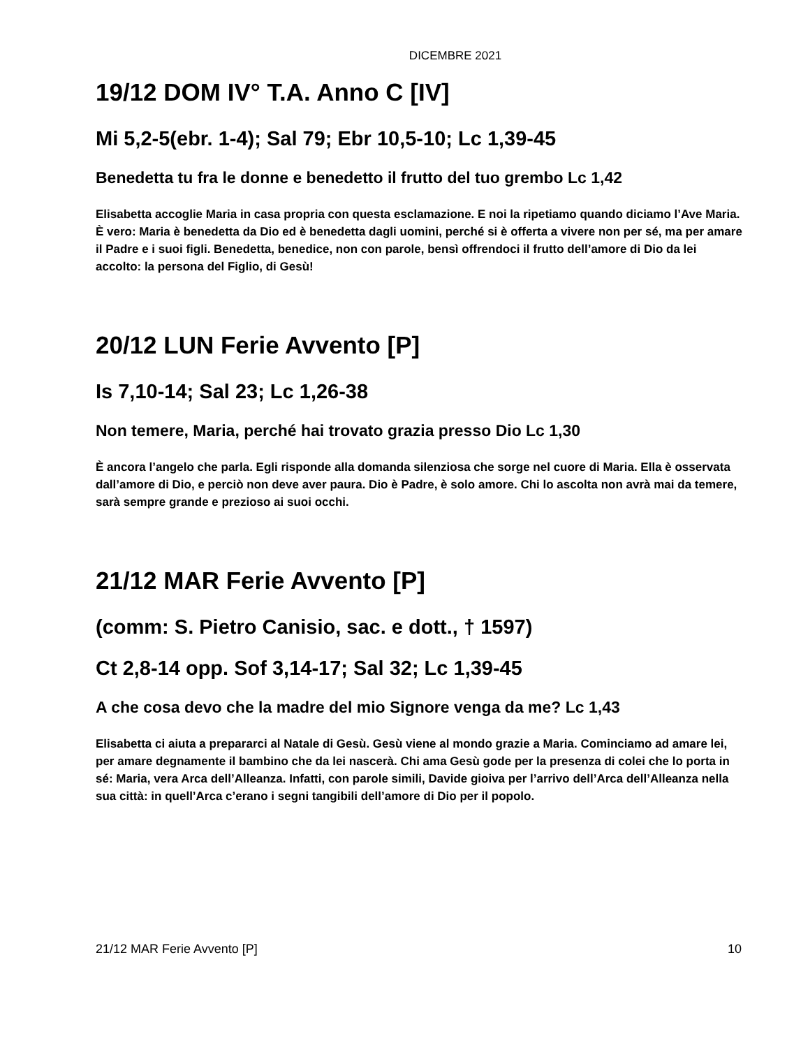DICEMBRE 2021
19/12 DOM IV° T.A. Anno C [IV]
Mi 5,2-5(ebr. 1-4); Sal 79; Ebr 10,5-10; Lc 1,39-45
Benedetta tu fra le donne e benedetto il frutto del tuo grembo Lc 1,42
Elisabetta accoglie Maria in casa propria con questa esclamazione. E noi la ripetiamo quando diciamo l’Ave Maria. È vero: Maria è benedetta da Dio ed è benedetta dagli uomini, perché si è offerta a vivere non per sé, ma per amare il Padre e i suoi figli. Benedetta, benedice, non con parole, bensì offrendoci il frutto dell’amore di Dio da lei accolto: la persona del Figlio, di Gesù!
20/12 LUN Ferie Avvento [P]
Is 7,10-14; Sal 23; Lc 1,26-38
Non temere, Maria, perché hai trovato grazia presso Dio Lc 1,30
È ancora l’angelo che parla. Egli risponde alla domanda silenziosa che sorge nel cuore di Maria. Ella è osservata dall’amore di Dio, e perciò non deve aver paura. Dio è Padre, è solo amore. Chi lo ascolta non avrà mai da temere, sarà sempre grande e prezioso ai suoi occhi.
21/12 MAR Ferie Avvento [P]
(comm: S. Pietro Canisio, sac. e dott., † 1597)
Ct 2,8-14 opp. Sof 3,14-17; Sal 32; Lc 1,39-45
A che cosa devo che la madre del mio Signore venga da me? Lc 1,43
Elisabetta ci aiuta a prepararci al Natale di Gesù. Gesù viene al mondo grazie a Maria. Cominciamo ad amare lei, per amare degnamente il bambino che da lei nascerà. Chi ama Gesù gode per la presenza di colei che lo porta in sé: Maria, vera Arca dell’Alleanza. Infatti, con parole simili, Davide gioiva per l’arrivo dell’Arca dell’Alleanza nella sua città: in quell’Arca c’erano i segni tangibili dell’amore di Dio per il popolo.
21/12 MAR Ferie Avvento [P] 10